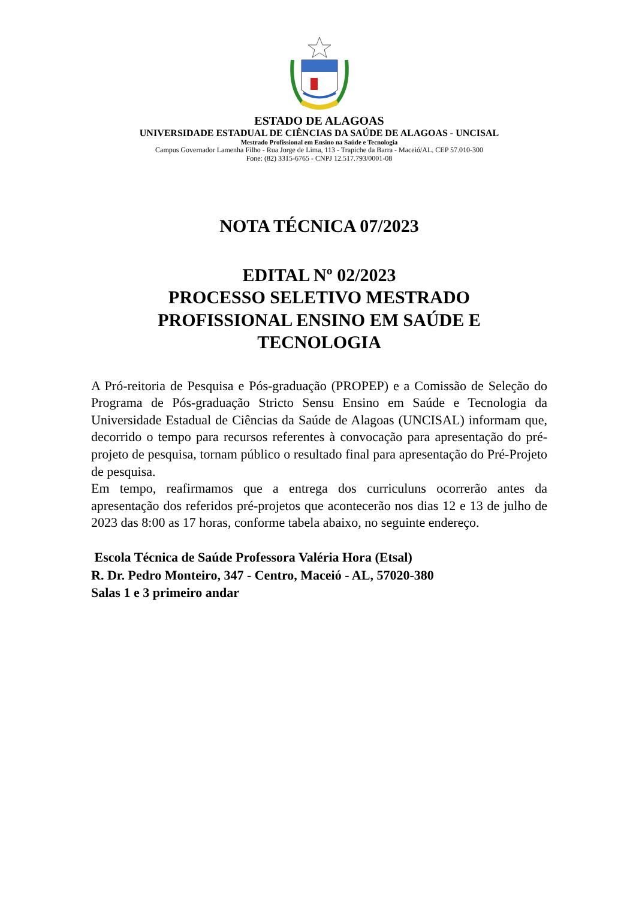ESTADO DE ALAGOAS
UNIVERSIDADE ESTADUAL DE CIÊNCIAS DA SAÚDE DE ALAGOAS - UNCISAL
Mestrado Profissional em Ensino na Saúde e Tecnologia
Campus Governador Lamenha Filho - Rua Jorge de Lima, 113 - Trapiche da Barra - Maceió/AL. CEP 57.010-300
Fone: (82) 3315-6765 - CNPJ 12.517.793/0001-08
NOTA TÉCNICA 07/2023
EDITAL Nº 02/2023
PROCESSO SELETIVO MESTRADO
PROFISSIONAL ENSINO EM SAÚDE E
TECNOLOGIA
A Pró-reitoria de Pesquisa e Pós-graduação (PROPEP) e a Comissão de Seleção do Programa de Pós-graduação Stricto Sensu Ensino em Saúde e Tecnologia da Universidade Estadual de Ciências da Saúde de Alagoas (UNCISAL) informam que, decorrido o tempo para recursos referentes à convocação para apresentação do pré-projeto de pesquisa, tornam público o resultado final para apresentação do Pré-Projeto de pesquisa.
Em tempo, reafirmamos que a entrega dos curriculuns ocorrerão antes da apresentação dos referidos pré-projetos que acontecerão nos dias 12 e 13 de julho de 2023 das 8:00 as 17 horas, conforme tabela abaixo, no seguinte endereço.
Escola Técnica de Saúde Professora Valéria Hora (Etsal)
R. Dr. Pedro Monteiro, 347 - Centro, Maceió - AL, 57020-380
Salas 1 e 3 primeiro andar